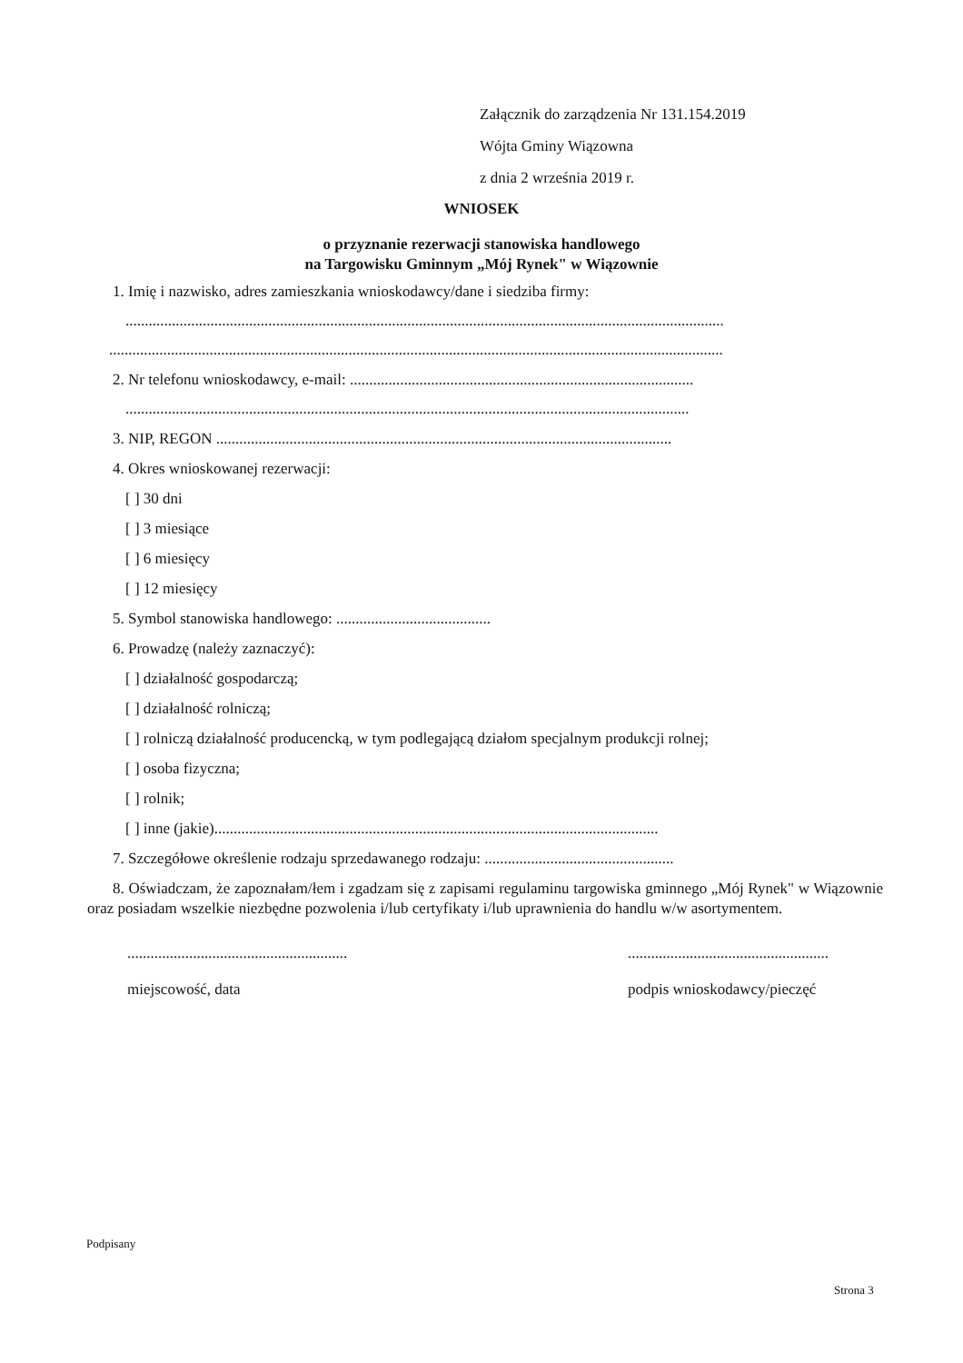Załącznik do zarządzenia Nr 131.154.2019
Wójta Gminy Wiązowna
z dnia 2 września 2019 r.
WNIOSEK
o przyznanie rezerwacji stanowiska handlowego
na Targowisku Gminnym „Mój Rynek" w Wiązownie
1. Imię i nazwisko, adres zamieszkania wnioskodawcy/dane i siedziba firmy:
...........................................................................................................................................................
...............................................................................................................................................................
2. Nr telefonu wnioskodawcy, e-mail: .........................................................................................
..................................................................................................................................................
3. NIP, REGON ......................................................................................................................
4. Okres wnioskowanej rezerwacji:
[ ] 30 dni
[ ] 3 miesiące
[ ] 6 miesięcy
[ ] 12 miesięcy
5. Symbol stanowiska handlowego: ........................................
6. Prowadzę (należy zaznaczyć):
[ ] działalność gospodarczą;
[ ] działalność rolniczą;
[ ] rolniczą działalność producencką, w tym podlegającą działom specjalnym produkcji rolnej;
[ ] osoba fizyczna;
[ ] rolnik;
[ ] inne (jakie)...................................................................................................................
7. Szczegółowe określenie rodzaju sprzedawanego rodzaju: .................................................
8. Oświadczam, że zapoznałam/łem i zgadzam się z zapisami regulaminu targowiska gminnego „Mój Rynek" w Wiązownie oraz posiadam wszelkie niezbędne pozwolenia i/lub certyfikaty i/lub uprawnienia do handlu w/w asortymentem.
.........................................................
miejscowość, data
....................................................
podpis wnioskodawcy/pieczęć
Podpisany
Strona 3